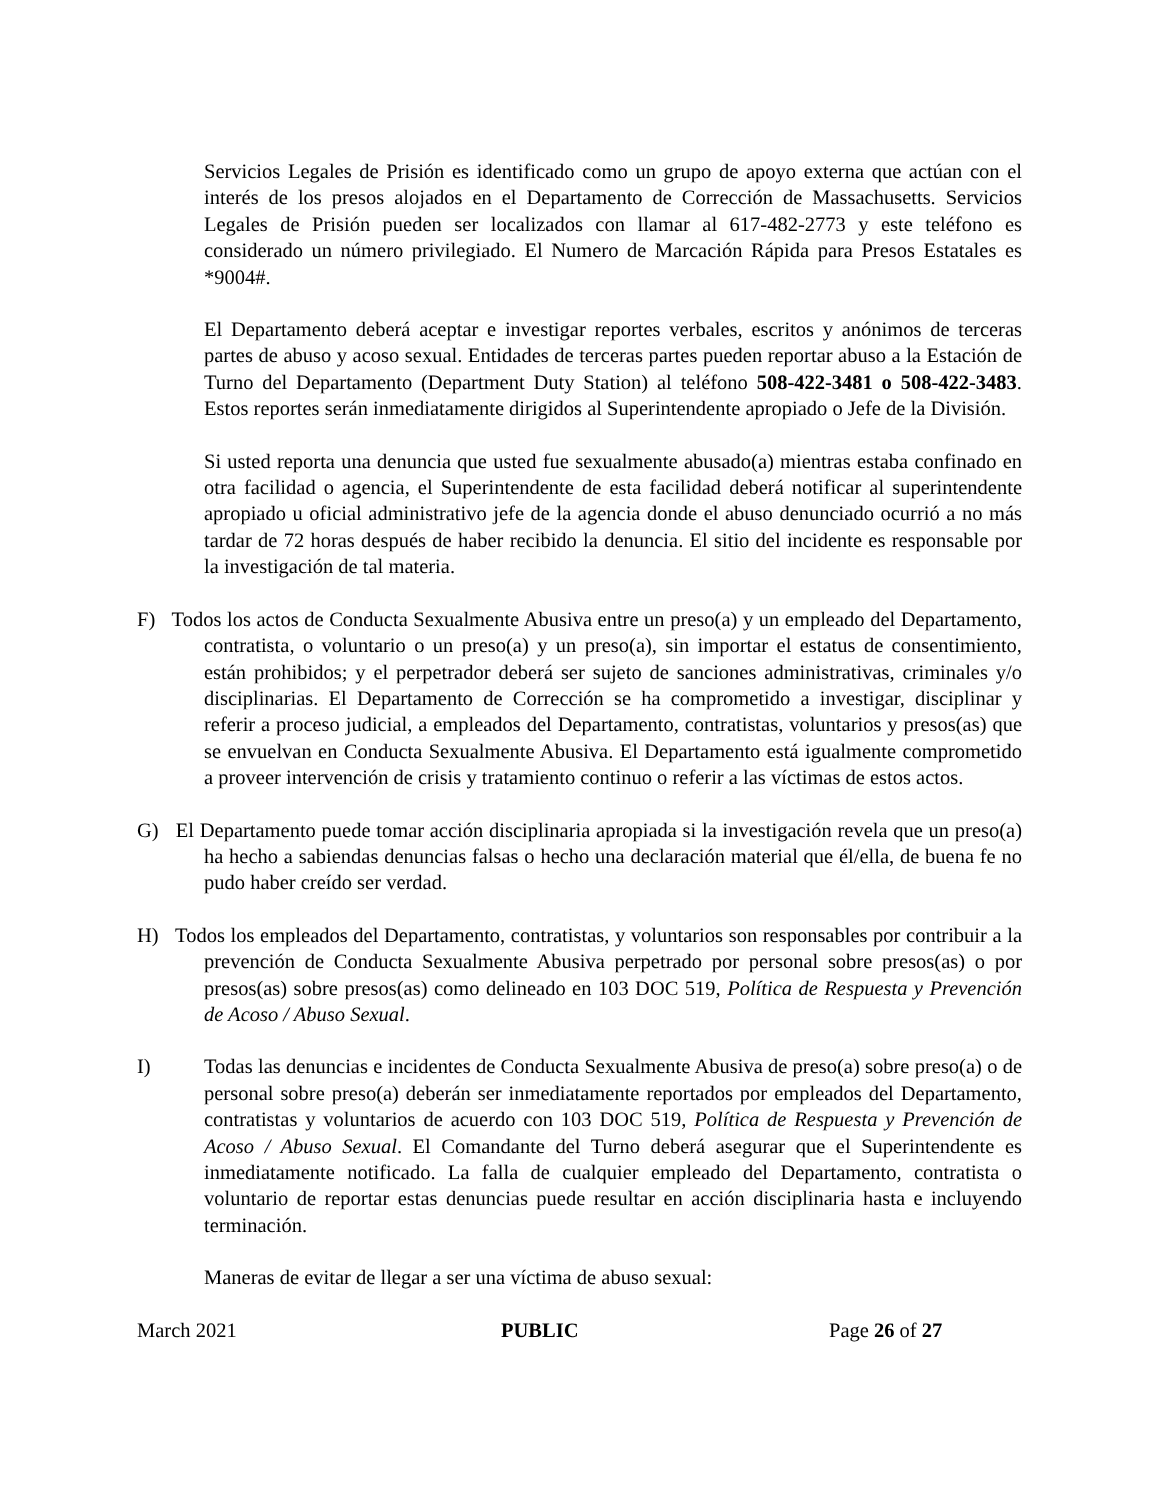Servicios Legales de Prisión es identificado como un grupo de apoyo externa que actúan con el interés de los presos alojados en el Departamento de Corrección de Massachusetts. Servicios Legales de Prisión pueden ser localizados con llamar al 617-482-2773 y este teléfono es considerado un número privilegiado. El Numero de Marcación Rápida para Presos Estatales es *9004#.
El Departamento deberá aceptar e investigar reportes verbales, escritos y anónimos de terceras partes de abuso y acoso sexual. Entidades de terceras partes pueden reportar abuso a la Estación de Turno del Departamento (Department Duty Station) al teléfono 508-422-3481 o 508-422-3483. Estos reportes serán inmediatamente dirigidos al Superintendente apropiado o Jefe de la División.
Si usted reporta una denuncia que usted fue sexualmente abusado(a) mientras estaba confinado en otra facilidad o agencia, el Superintendente de esta facilidad deberá notificar al superintendente apropiado u oficial administrativo jefe de la agencia donde el abuso denunciado ocurrió a no más tardar de 72 horas después de haber recibido la denuncia. El sitio del incidente es responsable por la investigación de tal materia.
F) Todos los actos de Conducta Sexualmente Abusiva entre un preso(a) y un empleado del Departamento, contratista, o voluntario o un preso(a) y un preso(a), sin importar el estatus de consentimiento, están prohibidos; y el perpetrador deberá ser sujeto de sanciones administrativas, criminales y/o disciplinarias. El Departamento de Corrección se ha comprometido a investigar, disciplinar y referir a proceso judicial, a empleados del Departamento, contratistas, voluntarios y presos(as) que se envuelvan en Conducta Sexualmente Abusiva. El Departamento está igualmente comprometido a proveer intervención de crisis y tratamiento continuo o referir a las víctimas de estos actos.
G) El Departamento puede tomar acción disciplinaria apropiada si la investigación revela que un preso(a) ha hecho a sabiendas denuncias falsas o hecho una declaración material que él/ella, de buena fe no pudo haber creído ser verdad.
H) Todos los empleados del Departamento, contratistas, y voluntarios son responsables por contribuir a la prevención de Conducta Sexualmente Abusiva perpetrado por personal sobre presos(as) o por presos(as) sobre presos(as) como delineado en 103 DOC 519, Política de Respuesta y Prevención de Acoso / Abuso Sexual.
I) Todas las denuncias e incidentes de Conducta Sexualmente Abusiva de preso(a) sobre preso(a) o de personal sobre preso(a) deberán ser inmediatamente reportados por empleados del Departamento, contratistas y voluntarios de acuerdo con 103 DOC 519, Política de Respuesta y Prevención de Acoso / Abuso Sexual. El Comandante del Turno deberá asegurar que el Superintendente es inmediatamente notificado. La falla de cualquier empleado del Departamento, contratista o voluntario de reportar estas denuncias puede resultar en acción disciplinaria hasta e incluyendo terminación.
Maneras de evitar de llegar a ser una víctima de abuso sexual:
March 2021 PUBLIC Page 26 of 27